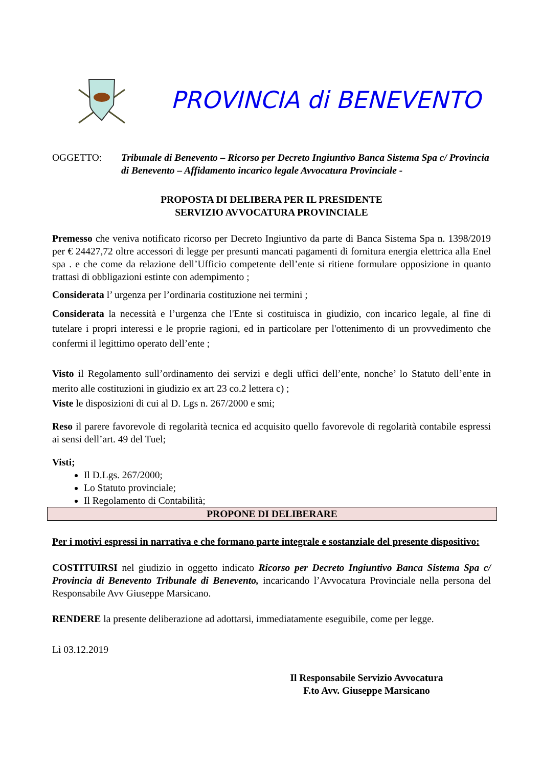PROVINCIA di BENEVENTO
OGGETTO: Tribunale di Benevento – Ricorso per Decreto Ingiuntivo Banca Sistema Spa c/ Provincia di Benevento – Affidamento incarico legale Avvocatura Provinciale -
PROPOSTA DI DELIBERA PER IL PRESIDENTE
SERVIZIO AVVOCATURA PROVINCIALE
Premesso che veniva notificato ricorso per Decreto Ingiuntivo da parte di Banca Sistema Spa n. 1398/2019 per € 24427,72 oltre accessori di legge per presunti mancati pagamenti di fornitura energia elettrica alla Enel spa . e che come da relazione dell’Ufficio competente dell’ente si ritiene formulare opposizione in quanto trattasi di obbligazioni estinte con adempimento ;
Considerata l’ urgenza per l’ordinaria costituzione nei termini ;
Considerata la necessità e l’urgenza che l'Ente si costituisca in giudizio, con incarico legale, al fine di tutelare i propri interessi e le proprie ragioni, ed in particolare per l'ottenimento di un provvedimento che confermi il legittimo operato dell’ente ;
Visto il Regolamento sull’ordinamento dei servizi e degli uffici dell’ente, nonche’ lo Statuto dell’ente in merito alle costituzioni in giudizio ex art 23 co.2 lettera c) ;
Viste le disposizioni di cui al D. Lgs n. 267/2000 e smi;
Reso il parere favorevole di regolarità tecnica ed acquisito quello favorevole di regolarità contabile espressi ai sensi dell’art. 49 del Tuel;
Visti;
Il D.Lgs. 267/2000;
Lo Statuto provinciale;
Il Regolamento di Contabilità;
PROPONE DI DELIBERARE
Per i motivi espressi in narrativa e che formano parte integrale e sostanziale del presente dispositivo:
COSTITUIRSI nel giudizio in oggetto indicato Ricorso per Decreto Ingiuntivo Banca Sistema Spa c/ Provincia di Benevento Tribunale di Benevento, incaricando l’Avvocatura Provinciale nella persona del Responsabile Avv Giuseppe Marsicano.
RENDERE la presente deliberazione ad adottarsi, immediatamente eseguibile, come per legge.
Lì 03.12.2019
Il Responsabile Servizio Avvocatura
F.to Avv. Giuseppe Marsicano